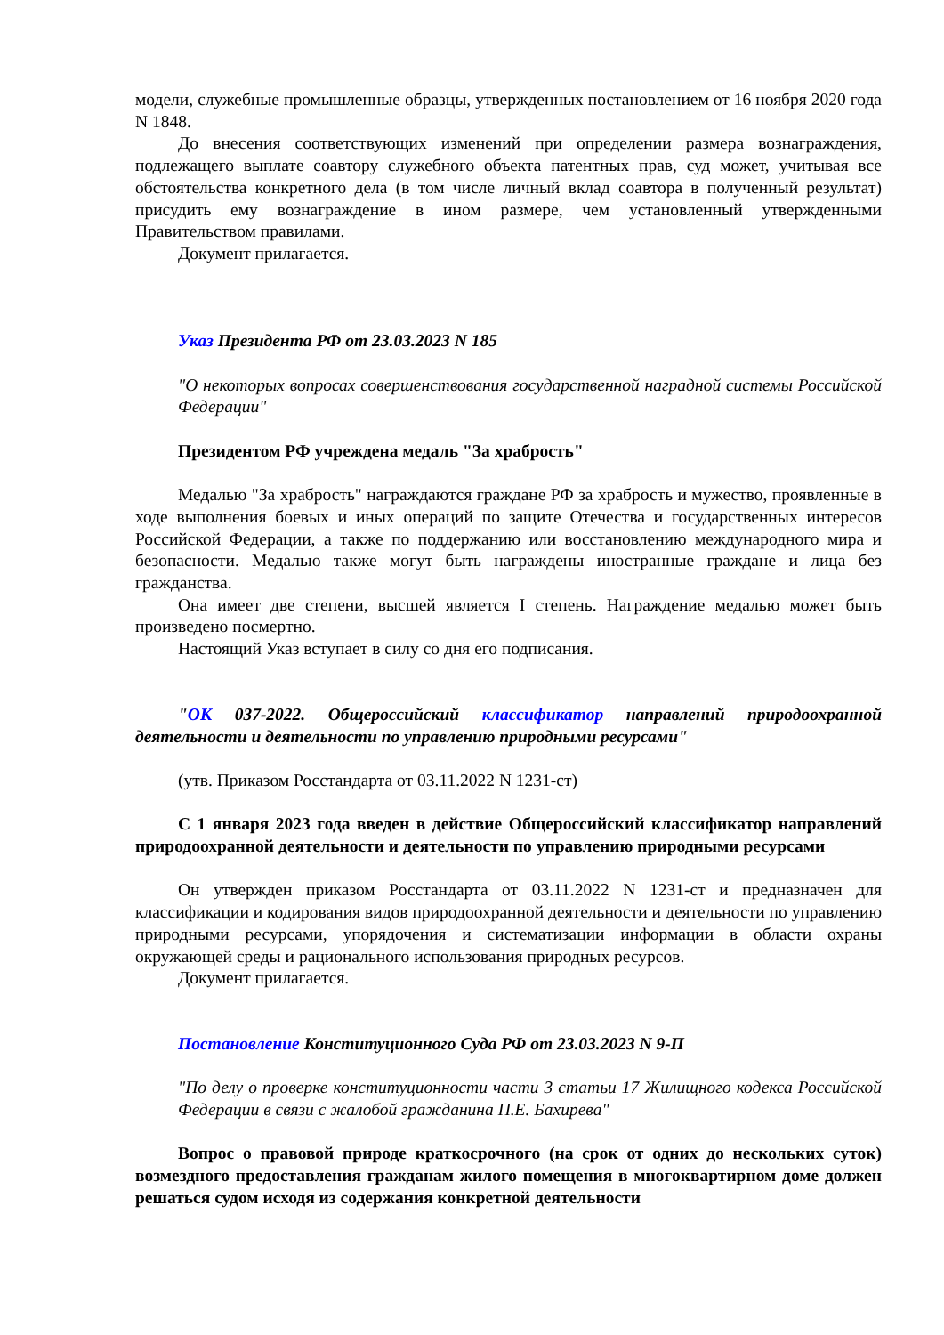модели, служебные промышленные образцы, утвержденных постановлением от 16 ноября 2020 года N 1848.
До внесения соответствующих изменений при определении размера вознаграждения, подлежащего выплате соавтору служебного объекта патентных прав, суд может, учитывая все обстоятельства конкретного дела (в том числе личный вклад соавтора в полученный результат) присудить ему вознаграждение в ином размере, чем установленный утвержденными Правительством правилами.
Документ прилагается.
Указ Президента РФ от 23.03.2023 N 185
"О некоторых вопросах совершенствования государственной наградной системы Российской Федерации"
Президентом РФ учреждена медаль "За храбрость"
Медалью "За храбрость" награждаются граждане РФ за храбрость и мужество, проявленные в ходе выполнения боевых и иных операций по защите Отечества и государственных интересов Российской Федерации, а также по поддержанию или восстановлению международного мира и безопасности. Медалью также могут быть награждены иностранные граждане и лица без гражданства.
Она имеет две степени, высшей является I степень. Награждение медалью может быть произведено посмертно.
Настоящий Указ вступает в силу со дня его подписания.
"ОК 037-2022. Общероссийский классификатор направлений природоохранной деятельности и деятельности по управлению природными ресурсами"
(утв. Приказом Росстандарта от 03.11.2022 N 1231-ст)
С 1 января 2023 года введен в действие Общероссийский классификатор направлений природоохранной деятельности и деятельности по управлению природными ресурсами
Он утвержден приказом Росстандарта от 03.11.2022 N 1231-ст и предназначен для классификации и кодирования видов природоохранной деятельности и деятельности по управлению природными ресурсами, упорядочения и систематизации информации в области охраны окружающей среды и рационального использования природных ресурсов.
Документ прилагается.
Постановление Конституционного Суда РФ от 23.03.2023 N 9-П
"По делу о проверке конституционности части 3 статьи 17 Жилищного кодекса Российской Федерации в связи с жалобой гражданина П.Е. Бахирева"
Вопрос о правовой природе краткосрочного (на срок от одних до нескольких суток) возмездного предоставления гражданам жилого помещения в многоквартирном доме должен решаться судом исходя из содержания конкретной деятельности